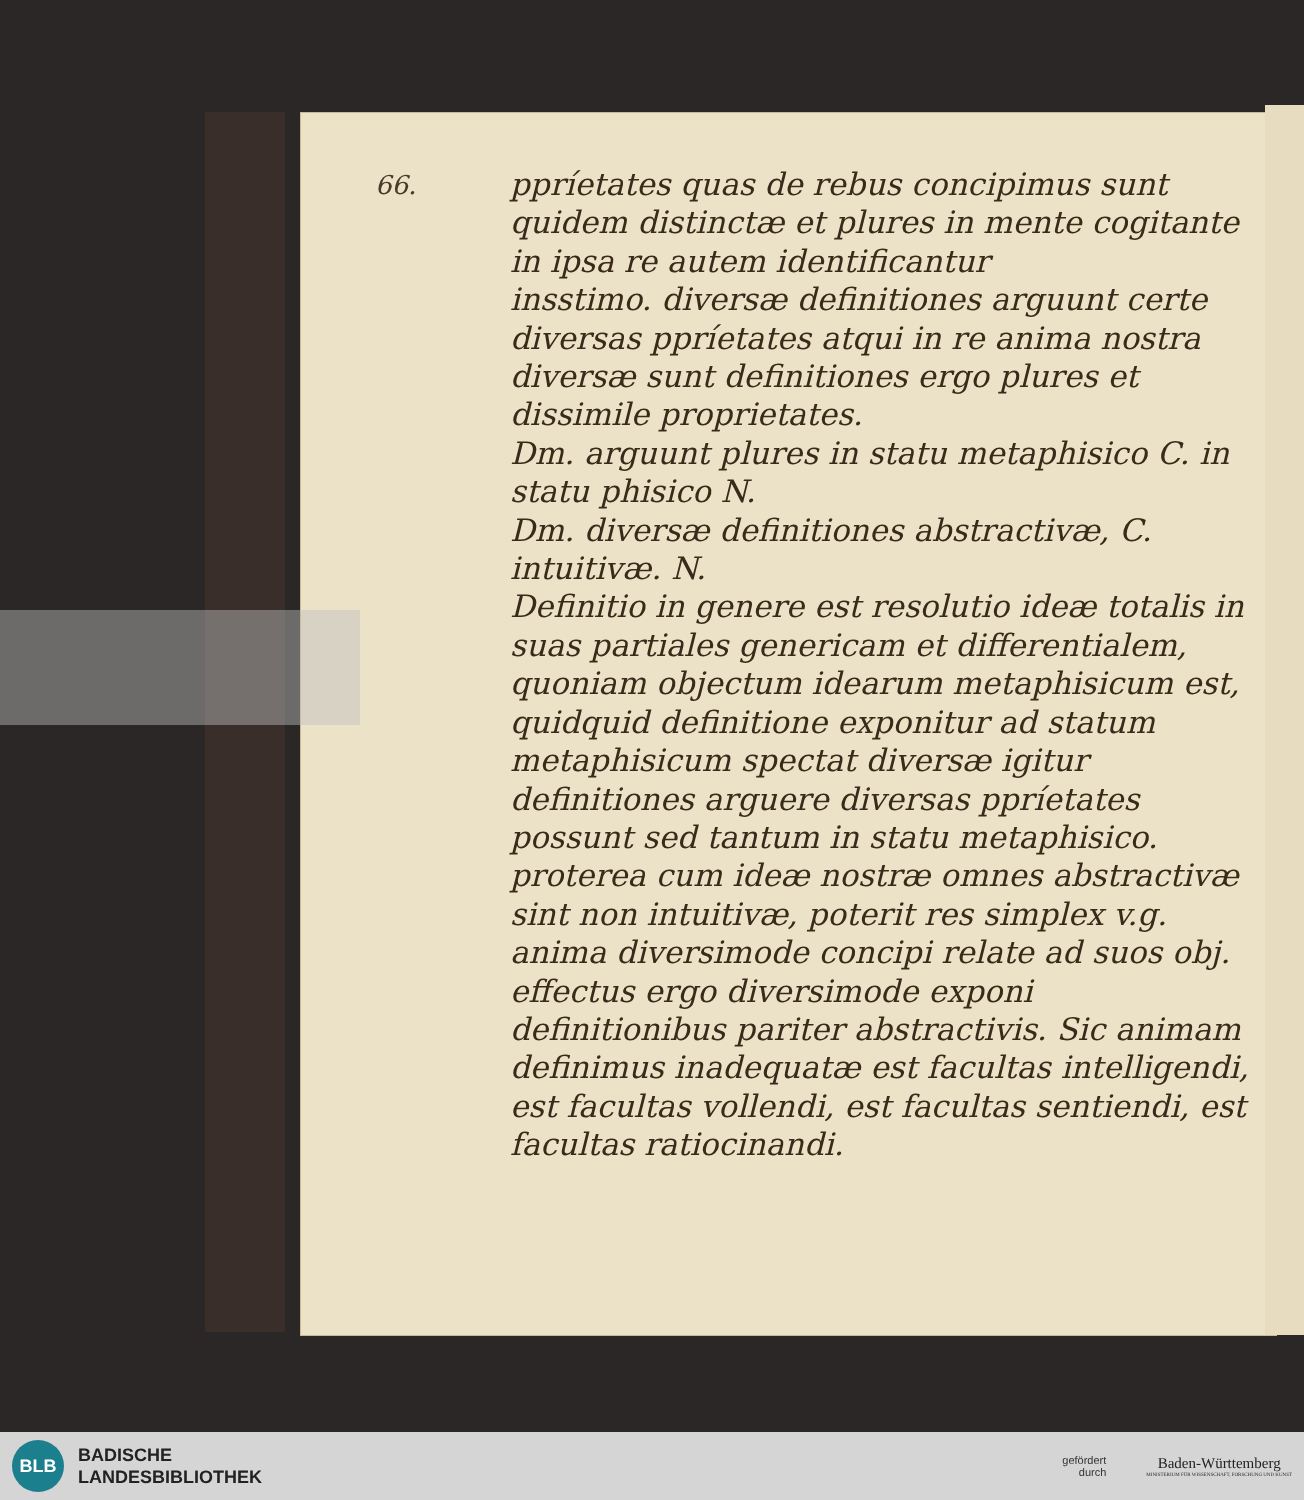66.
ppríetates quas de rebus concipimus sunt quidem distinctæ et plures in mente cogitante in ipsa re autem identificantur
insstimo. diversæ definitiones arguunt certe diversas ppríetates atqui in re anima nostra diversæ sunt definitiones ergo plures et dissimile proprietates.
Dm. arguunt plures in statu metaphisico C. in statu phisico N.
Dm. diversæ definitiones abstractivæ, C. intuitivæ. N.
Definitio in genere est resolutio ideæ totalis in suas partiales genericam et differentialem, quoniam objectum idearum metaphisicum est, quidquid definitione exponitur ad statum metaphisicum spectat diversæ igitur definitiones arguere diversas ppríetates possunt sed tantum in statu metaphisico. proterea cum ideæ nostræ omnes abstractivæ sint non intuitivæ, poterit res simplex v.g. anima diversimode concipi relate ad suos obj. effectus ergo diversimode exponi definitionibus pariter abstractivis. Sic animam definimus inadequatæ est facultas intelligendi, est facultas vollendi, est facultas sentiendi, est facultas ratiocinandi.
BLB
BADISCHE
LANDESBIBLIOTHEK
gefördert
durch
Baden-Württemberg
MINISTERIUM FÜR WISSENSCHAFT, FORSCHUNG UND KUNST